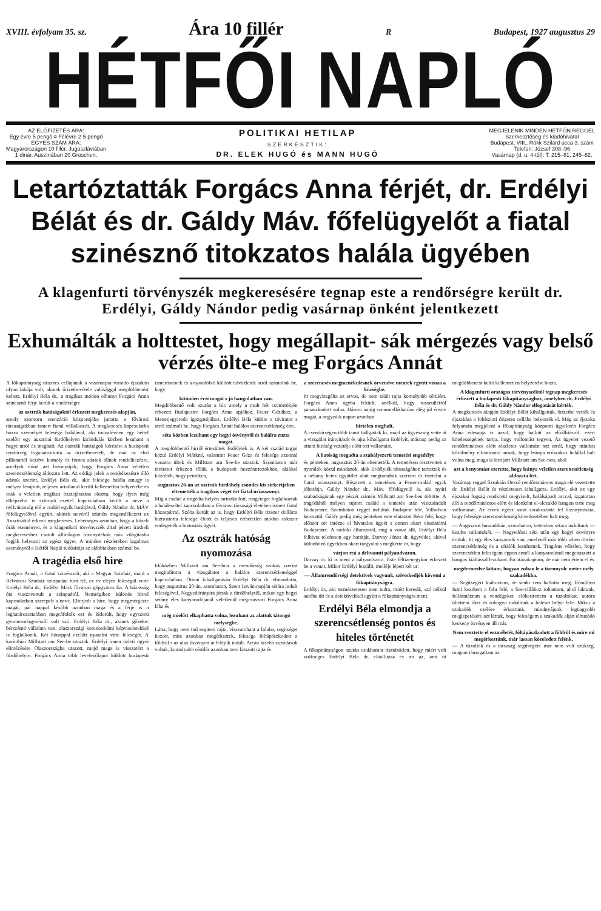XVIII. évfolyam 35. sz. Ára 10 fillér R Budapest, 1927 augusztus 29
HÉTFŐI NAPLÓ
AZ ELŐFIZETÉS ÁRA:
Egy évre 5 pengő ¤ Félévre 2·5 pengő
EGYES SZÁM ÁRA:
Magyarországon 10 fillér. Jugoszláviában
1 dinár. Ausztriában 20 Groschen.
POLITIKAI HETILAP
SZERKESZTIK:
DR. ELEK HUGÓ és MANN HUGÓ
MEGJELENIK MINDEN HÉTFŐN REGGEL
Szerkesztőség és kiadóhivatal
Budapest, VIII., Rökk Szilárd ucca 3. szám
Telefon: József 308–96
Vasárnap (d. u. 4-től): T. 215–81, 245–82.
Letartóztatták Forgács Anna férjét, dr. Erdélyi Bélát és dr. Gáldy Máv. főfelügyelőt a fiatal szinésznő titokzatos halála ügyében
A klagenfurti törvényszék megkeresésére tegnap este a rendőrségre került dr. Erdélyi, Gáldy Nándor pedig vasárnap önként jelentkezett
Exhumálták a holttestet, hogy megállapit- sák mérgezés vagy belső vérzés ölte-e meg Forgács Annát
A főkapitányság őrizetes cellájának a vasárnapra virradó éjszakán olyan lakója volt, akinek őrizetbevétele valósággal megdöbbenést keltett. Erdélyi Béla dr., a tragikus módon elhunyt Forgács Anna szinésznő férje került a rendőrségre
az osztrák hatóságoktól érkezett megkeresés alapján,
amely szomoru szenzáció központjába juttatta a fővárosi társaságokban ismert fiatal vállalkozót. A megkeresés kapcsolatba hozza személyét feleségé halálával, aki tudvalévően egy héttel ezelőtt egy ausztriai fürdőhelyen kirándulás közben lezuhant a hegyi utról és meghalt. Az osztrák hatóságok kérésére a budapesti rendőrség foganatositotta az őrizetbevételt, de már az első pillanattól kezdve komoly és fontos adatok állnak rendelkezésre, amelyek mind azt bizonyitják, hogy Forgács Anna véletlen szerencsétlenség áldozata lett. Az eddigi jelek a rendelkezésre álló adatok szerint, Erdélyi Béla dr., akit felesége halála amugy is mélyen lesujtott, teljesen ártatlanul került kellemetlen helyzetébe és csak a véletlen tragikus összejátszása okozta, hogy ilyen még elképzelni is szörnyü esettel kapcsolatban került a neve a nyilvánosság elé a család egyik barátjával, Gáldy Nándor dr. MÁV főfelügyelővel együtt, akinek nevéről szintén megemlékezett az Ausztriából érkező megkeresés. Lehetséges azonban, hogy a közeli órák eseményei, és a klagenfurti törvényszék által jelzett irásbeli megkereséshez csatolt állitólagos bizonyitékok más világitásba fogják helyezni az egész ügyet. A minden részletében izgalmas eseményről a Hétfői Napló tudósitója az alábbiakban számol be.
A tragédia első hire
Forgács Annát, a fiatal szinésznőt, aki a Magyar Szinház, majd a Belvárosi Szinház szinpadán tünt fel, ez év elején feleségül vette Erdélyi Béla dr., Erdélyi Márk fővárosi gépgyáros fia. A házasság óta visszavonult a szinpadtól. Nemrégiben különös hirrel kapcsolatban szerepelt a neve. Elterjedt a hire, hogy megmérgezte magát, pár nappal később azonban maga és a férje is a leghatározottabban megcáfolták ezt és kiderült, hogy egyszerü gyomormérgezésről volt szó. Erdélyi Béla dr., akinek gőzeke-bérszántó vállalata van, olaszországi kereskedelmi képviseletekkel is foglalkozik. Két hónappal ezelőtt nyaralni vitte feleségét. A karinthiai Millstatt am See-be utaztak. Erdélyi innen üzleti ügyei elintézésére Olaszországba utazott, majd maga is visszatért a fürdőhelyre. Forgács Anna több levelezőlapot küldött budapesti ismerőseinek és a nyaralóból küldött üdvözletek arról számoltak be, hogy
kitünően érzi magát s jó hangulatban van.
Megdöbbentő volt azután a hir, amely a mult hét csütörtökjén érkezett Budapestre Forgács Anna apjához, Feuer Gézához, a Menetjegyiroda igazgatójához. Erdélyi Béla küldte a táviratot s arról számolt be, hogy Forgács Annát halálos szerencsétlenség érte,
séta közben lezuhant egy hegyi ösvényről és halálra zuzta magát.
A megdöbbentő hirről értesültek Erdélyiék is. A két család tagjai közül Erdélyi Márkné, valamint Feuer Géza és felesége azonnal vonatra ültek és Millstatt am See-be utaztak. Szombaton már táviratot érkezett tőlük a budapesti hozzátartozókhoz, akikkel közölték, hogy pénteken,
augusztus 26-án az osztrák fürdőhely csöndes kis sirkertjében eltemették a tragikus véget ért fiatal uriasszonyt.
Míg a család a tragédia helyén tartózkodott, rengeteget foglalkoztak a haláleseltel kapcsolatban a fővárosi társasági életében ismert fiatal házaspárral. Szóba került az is, hogy Erdélyi Béla tizezer dollárra biztositotta felesége életét és teljesen érthetetlen módon sokszor emlegették a biztositás ügyét.
Az osztrák hatóság nyomozása
Időközben Millstatt am See-ben a csendőrség szokás szerint megindította a vizsgálatot a halálos szerencsétlenséggel kapcsolatban. Ottani kihallgatásán Erdélyi Béla dr. elmondotta, hogy augusztus 20-án, szombaton, Szent István-napján sétára indult feleségével. Negyedórányira jártak a fürdőhelytől, mikor egy hegyi sétány éles kanyarodójánál véletlenül megcsuszott Forgács Anna lába és
még mielőtt elkaphatta volna, lezuhant az alattuk tátongó mélységbe.
Látta, hogy nem tud segiteni rajta, visszarohant a faluba, segitséget hozott, mire azonban megérkeztek, felesége föltápászkodott a földről s az alsó ösvényen át feléjük indult. Arcán kisebb zuzódások voltak, komolyabb sérülés azonban nem látszott rajta és
a szerencsés megmenekülésnek örvendve mentek együtt vissza a községbe.
Itt megvizsgálta az orvos, de nem talált rajta komolyabb sérülést. Forgács Anna ágyba feküdt, anélkül, hogy rosszullétről panaszkodott volna. Három napig szemmelláthatóan elég jól érezte magát, a negyedik napon azonban
hirtelen meghalt.
A csendőrségen több tanut hallgattak ki, majd az ügyészség vette át a vizsgálat irányitását és ujra kihallgatta Erdélyit, másnap pedig az ottani biróság vezetője előtt tett vallomást.
A hatóság megadta a szabályszerü temetési engedélyt
és pénteken, augusztus 26-án eltemették. A temetésen résztvettek a nyaralók közül mindazok, akik Erdélyiék társaságához tartoztak és a néhány hetes együttlét alatt megtanulták szeretni és tisztelni a fiatal uriasszonyt. Résztvett a temetésen a Feuer-család egyik jóbarátja, Gáldy Nándor dr., Máv. főfelügyelő is, aki nyári szabadságának egy részét szintén Millstatt am See-ben töltötte. A tragédiától mélyen sujtott család a temetés után visszaindult Budapestre. Szombaton reggel indultak Budapest felé, Villachon keresztül, Gáldy pedig még pénteken este elutazott Bécs felé, hogy először ott intézze el hivatalos ügyét s onnan akart visszatérni Budapestre. A siófoki állomásról, mig a vonat állt, Erdélyi Béla felhivta telefonon egy barátját, Darvay János dr. ügyvédet, akivel különböző ügyekben akart tárgyalni s megkérte őt, hogy
várjon reá a délivasuti pályaudvaron.
Darvay dr. ki is ment a pályaudvarra. Este féltizenegykor érkezett be a vonat. Mikor Erdélyi leszállt, melléje lépett két ur:
— Államrendőrségi detektivek vagyunk, szíveskedjék követni a főkapitányságra.
Erdélyi dr., aki természetesen nem tudta, miért keresik, szó nélkül autóba ült és a detektivekkel együtt a főkapitányságra ment.
Erdélyi Béla elmondja a szerencsétlenség pontos és hiteles történetét
A főkapitányságon azután csakhamar tisztázódott, hogy miért volt szükséges Erdélyi Béla dr. előállitása és mi az, ami őt megdöbbenést keltő kellemetlen helyzetébe hozta.
A klagenfurti országos törvényszéktől tegnap megkeresés érkezett a budapesti főkapitánysághoz, amelyben dr. Erdélyi Béla és dr. Gáldy Nándor elfogatását kérték.
A megkeresés alapján Erdélyi Bélát kihallgatták, őrizetbe vették és éjszakára a földszinti őrizetes cellába helyezték el. Még az éjszaka folyamán megjelent a főkapitányság központi ügyeletén Forgács Anna édesapja is azzal, hogy hallott az előállitásról, ezért kötelességének tartja, hogy vallomást tegyen. Az ügyelet vezető rendőrtanácsos előtt részletes vallomást tett arról, hogy minden körülmény ellentmond annak, hogy leánya erőszakos halállal halt volna meg, maga is lent járt Millstatt am See-ben, ahol
azt a benyomást szerezte, hogy leánya véletlen szerencsétlenség áldozata lett.
Vasárnap reggel Szrubián Dezső rendőrtanácsos maga elé vezettette dr. Erdélyi Bélát és részletesen kihallgatta. Erdélyi, akit az egy éjszakai fogság rendkivül megviselt, halálsápadt arccal, izgatottan állt a rendőrtanácsos előtt és idönként el-elcsukló hangon tette meg vallomását. Az érvek egész sorát sorakoztatta fel bizonyitására, hogy felesége szerencsétlenség következtében halt meg.
— Augusztus huszadikán, szombaton, kettesben sétára indultunk — kezdte vallomását. — Negyedórai séta után egy hegyi ösvényre értünk. Itt egy éles kanyarodó van, amelynél már több izben történt szerencsétlenség és a sétálók lezuhantak. Tragikus véletlen, hogy szerencsétlen feleségem éppen ennél a kanyarodónál megcsuszott a hangos kiáltással lezuhant. Én utánakaptam, de már nem értem el és
megdermedve láttam, hogyan zuhan le a tizennyolc méter mély szakadékba.
— Segitségért kiáltoztam, de senki sem hallotta meg. Rémülten futni kezdtem a falu felé, a See-villához rohantam, ahol laktunk, fellármáztam a vendégeket, előkeritettem a tüzoltókat, autóra ültettem őket és robogva indultunk a baleset helye felé. Mikor a szakadék szélére érkeztünk, mindnyájunk legnagyobb meglepetésére azt láttuk, hogy feleségem a szakadék alján elhuzódó keskeny ösvényen áll már.
Nem vesztette el eszméletét, föltápászkodott a földről és mire mi megérkeztünk, már lassan közeledett felénk.
— A tüzoltók és a társaság segitségére már nem volt szükség, magam támogattam az